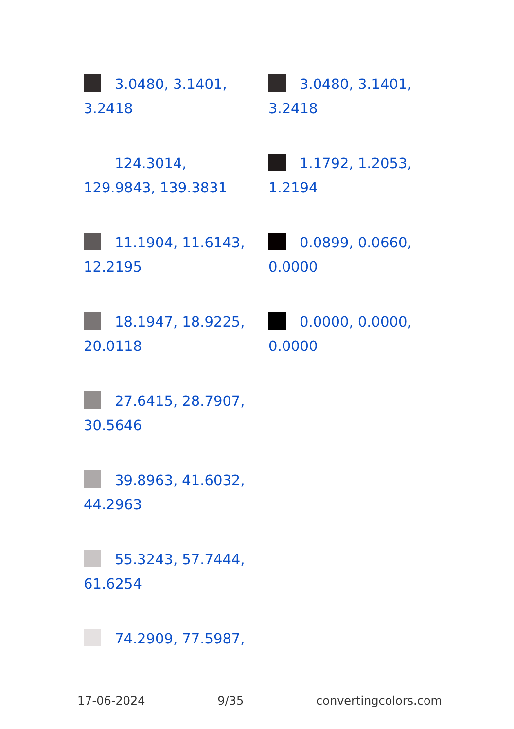3.0480, 3.1401, 3.2418
124.3014, 129.9843, 139.3831
11.1904, 11.6143, 12.2195
18.1947, 18.9225, 20.0118
27.6415, 28.7907, 30.5646
39.8963, 41.6032, 44.2963
55.3243, 57.7444, 61.6254
74.2909, 77.5987,
3.0480, 3.1401, 3.2418
1.1792, 1.2053, 1.2194
0.0899, 0.0660, 0.0000
0.0000, 0.0000, 0.0000
17-06-2024 9/35 convertingcolors.com